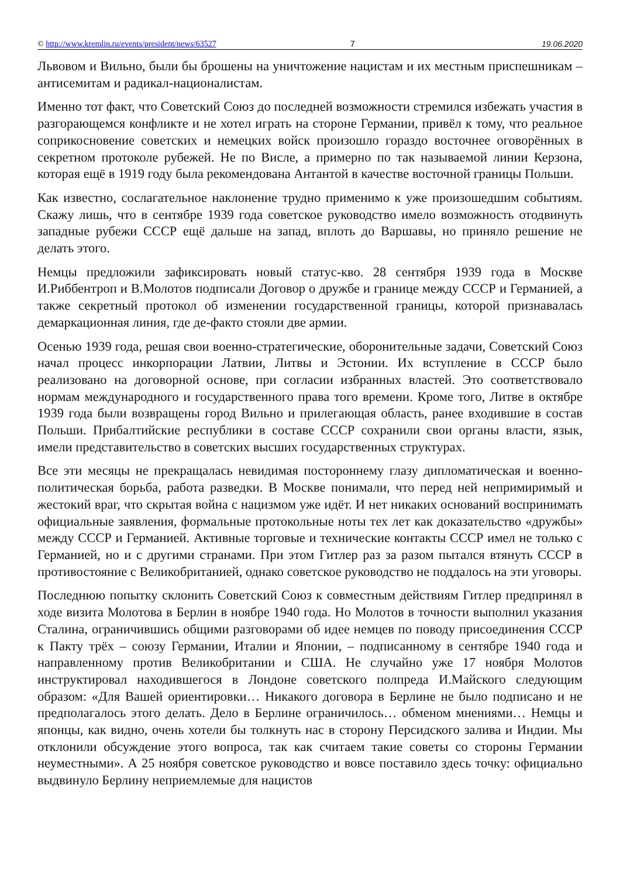© http://www.kremlin.ru/events/president/news/63527 7 19.06.2020
Львовом и Вильно, были бы брошены на уничтожение нацистам и их местным приспешникам – антисемитам и радикал-националистам.
Именно тот факт, что Советский Союз до последней возможности стремился избежать участия в разгорающемся конфликте и не хотел играть на стороне Германии, привёл к тому, что реальное соприкосновение советских и немецких войск произошло гораздо восточнее оговорённых в секретном протоколе рубежей. Не по Висле, а примерно по так называемой линии Керзона, которая ещё в 1919 году была рекомендована Антантой в качестве восточной границы Польши.
Как известно, сослагательное наклонение трудно применимо к уже произошедшим событиям. Скажу лишь, что в сентябре 1939 года советское руководство имело возможность отодвинуть западные рубежи СССР ещё дальше на запад, вплоть до Варшавы, но приняло решение не делать этого.
Немцы предложили зафиксировать новый статус-кво. 28 сентября 1939 года в Москве И.Риббентроп и В.Молотов подписали Договор о дружбе и границе между СССР и Германией, а также секретный протокол об изменении государственной границы, которой признавалась демаркационная линия, где де-факто стояли две армии.
Осенью 1939 года, решая свои военно-стратегические, оборонительные задачи, Советский Союз начал процесс инкорпорации Латвии, Литвы и Эстонии. Их вступление в СССР было реализовано на договорной основе, при согласии избранных властей. Это соответствовало нормам международного и государственного права того времени. Кроме того, Литве в октябре 1939 года были возвращены город Вильно и прилегающая область, ранее входившие в состав Польши. Прибалтийские республики в составе СССР сохранили свои органы власти, язык, имели представительство в советских высших государственных структурах.
Все эти месяцы не прекращалась невидимая постороннему глазу дипломатическая и военно-политическая борьба, работа разведки. В Москве понимали, что перед ней непримиримый и жестокий враг, что скрытая война с нацизмом уже идёт. И нет никаких оснований воспринимать официальные заявления, формальные протокольные ноты тех лет как доказательство «дружбы» между СССР и Германией. Активные торговые и технические контакты СССР имел не только с Германией, но и с другими странами. При этом Гитлер раз за разом пытался втянуть СССР в противостояние с Великобританией, однако советское руководство не поддалось на эти уговоры.
Последнюю попытку склонить Советский Союз к совместным действиям Гитлер предпринял в ходе визита Молотова в Берлин в ноябре 1940 года. Но Молотов в точности выполнил указания Сталина, ограничившись общими разговорами об идее немцев по поводу присоединения СССР к Пакту трёх – союзу Германии, Италии и Японии, – подписанному в сентябре 1940 года и направленному против Великобритании и США. Не случайно уже 17 ноября Молотов инструктировал находившегося в Лондоне советского полпреда И.Майского следующим образом: «Для Вашей ориентировки… Никакого договора в Берлине не было подписано и не предполагалось этого делать. Дело в Берлине ограничилось… обменом мнениями… Немцы и японцы, как видно, очень хотели бы толкнуть нас в сторону Персидского залива и Индии. Мы отклонили обсуждение этого вопроса, так как считаем такие советы со стороны Германии неуместными». А 25 ноября советское руководство и вовсе поставило здесь точку: официально выдвинуло Берлину неприемлемые для нацистов